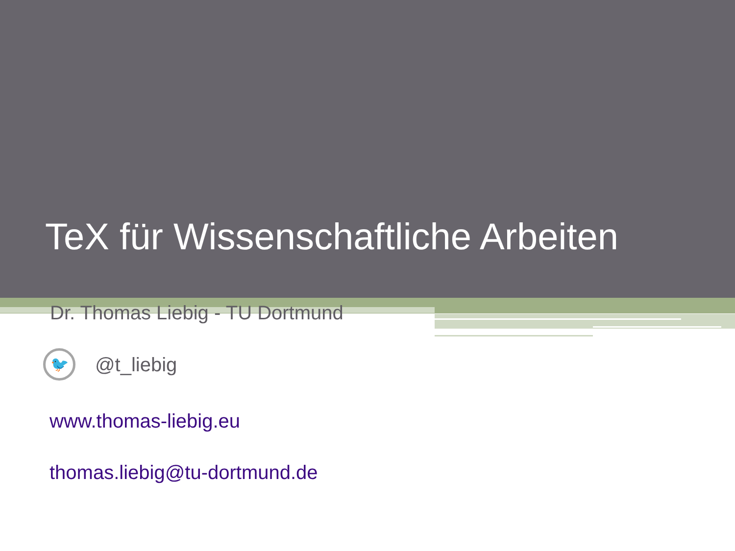TeX für Wissenschaftliche Arbeiten
Dr. Thomas Liebig - TU Dortmund
🐦
@t_liebig
www.thomas-liebig.eu
thomas.liebig@tu-dortmund.de